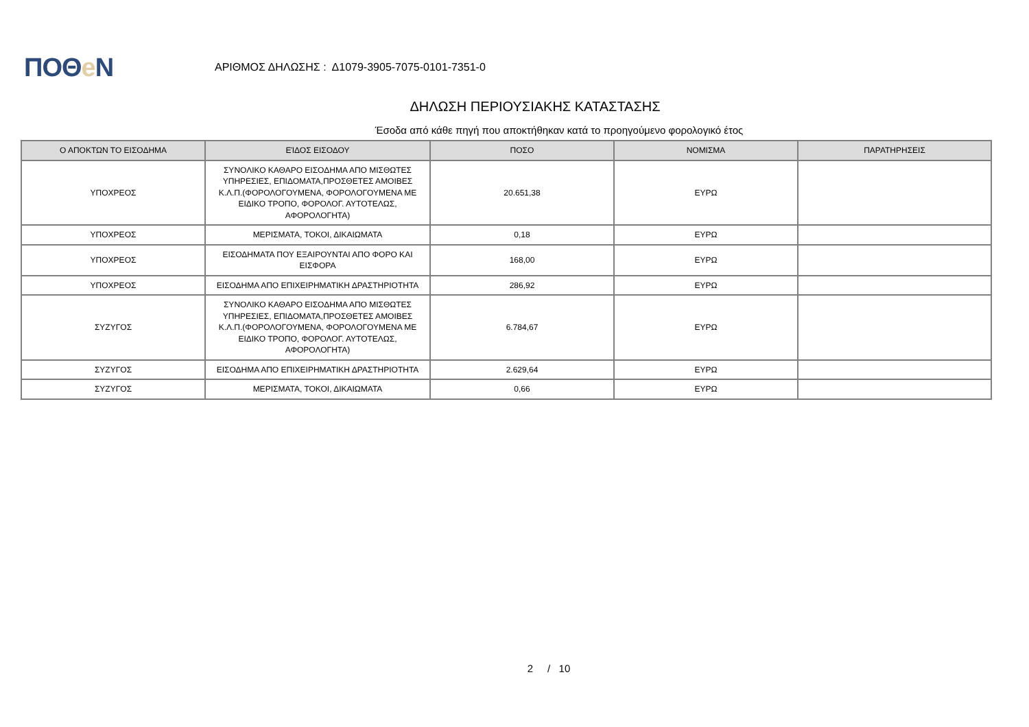ΠΟΘe Ν
ΑΡΙΘΜΟΣ ΔΗΛΩΣΗΣ : Δ1079-3905-7075-0101-7351-0
ΔΗΛΩΣΗ ΠΕΡΙΟΥΣΙΑΚΗΣ ΚΑΤΑΣΤΑΣΗΣ
Έσοδα από κάθε πηγή που αποκτήθηκαν κατά το προηγούμενο φορολογικό έτος
| Ο ΑΠΟΚΤΩΝ ΤΟ ΕΙΣΟΔΗΜΑ | ΕΊΔΟΣ ΕΙΣΟΔΟΥ | ΠΟΣΟ | ΝΟΜΙΣΜΑ | ΠΑΡΑΤΗΡΗΣΕΙΣ |
| --- | --- | --- | --- | --- |
| ΥΠΟΧΡΕΟΣ | ΣΥΝΟΛΙΚΟ ΚΑΘΑΡΟ ΕΙΣΟΔΗΜΑ ΑΠΟ ΜΙΣΘΩΤΕΣ ΥΠΗΡΕΣΙΕΣ, ΕΠΙΔΟΜΑΤΑ,ΠΡΟΣΘΕΤΕΣ ΑΜΟΙΒΕΣ Κ.Λ.Π.(ΦΟΡΟΛΟΓΟΥΜΕΝΑ, ΦΟΡΟΛΟΓΟΥΜΕΝΑ ΜΕ ΕΙΔΙΚΟ ΤΡΟΠΟ, ΦΟΡΟΛΟΓ. ΑΥΤΟΤΕΛΩΣ, ΑΦΟΡΟΛΟΓΗΤΑ) | 20.651,38 | ΕΥΡΩ | |
| ΥΠΟΧΡΕΟΣ | ΜΕΡΙΣΜΑΤΑ, ΤΟΚΟΙ, ΔΙΚΑΙΩΜΑΤΑ | 0,18 | ΕΥΡΩ | |
| ΥΠΟΧΡΕΟΣ | ΕΙΣΟΔΗΜΑΤΑ ΠΟΥ ΕΞΑΙΡΟΥΝΤΑΙ ΑΠΟ ΦΟΡΟ ΚΑΙ ΕΙΣΦΟΡΑ | 168,00 | ΕΥΡΩ | |
| ΥΠΟΧΡΕΟΣ | ΕΙΣΟΔΗΜΑ ΑΠΟ ΕΠΙΧΕΙΡΗΜΑΤΙΚΗ ΔΡΑΣΤΗΡΙΟΤΗΤΑ | 286,92 | ΕΥΡΩ | |
| ΣΥΖΥΓΟΣ | ΣΥΝΟΛΙΚΟ ΚΑΘΑΡΟ ΕΙΣΟΔΗΜΑ ΑΠΟ ΜΙΣΘΩΤΕΣ ΥΠΗΡΕΣΙΕΣ, ΕΠΙΔΟΜΑΤΑ,ΠΡΟΣΘΕΤΕΣ ΑΜΟΙΒΕΣ Κ.Λ.Π.(ΦΟΡΟΛΟΓΟΥΜΕΝΑ, ΦΟΡΟΛΟΓΟΥΜΕΝΑ ΜΕ ΕΙΔΙΚΟ ΤΡΟΠΟ, ΦΟΡΟΛΟΓ. ΑΥΤΟΤΕΛΩΣ, ΑΦΟΡΟΛΟΓΗΤΑ) | 6.784,67 | ΕΥΡΩ | |
| ΣΥΖΥΓΟΣ | ΕΙΣΟΔΗΜΑ ΑΠΟ ΕΠΙΧΕΙΡΗΜΑΤΙΚΗ ΔΡΑΣΤΗΡΙΟΤΗΤΑ | 2.629,64 | ΕΥΡΩ | |
| ΣΥΖΥΓΟΣ | ΜΕΡΙΣΜΑΤΑ, ΤΟΚΟΙ, ΔΙΚΑΙΩΜΑΤΑ | 0,66 | ΕΥΡΩ | |
2 / 10